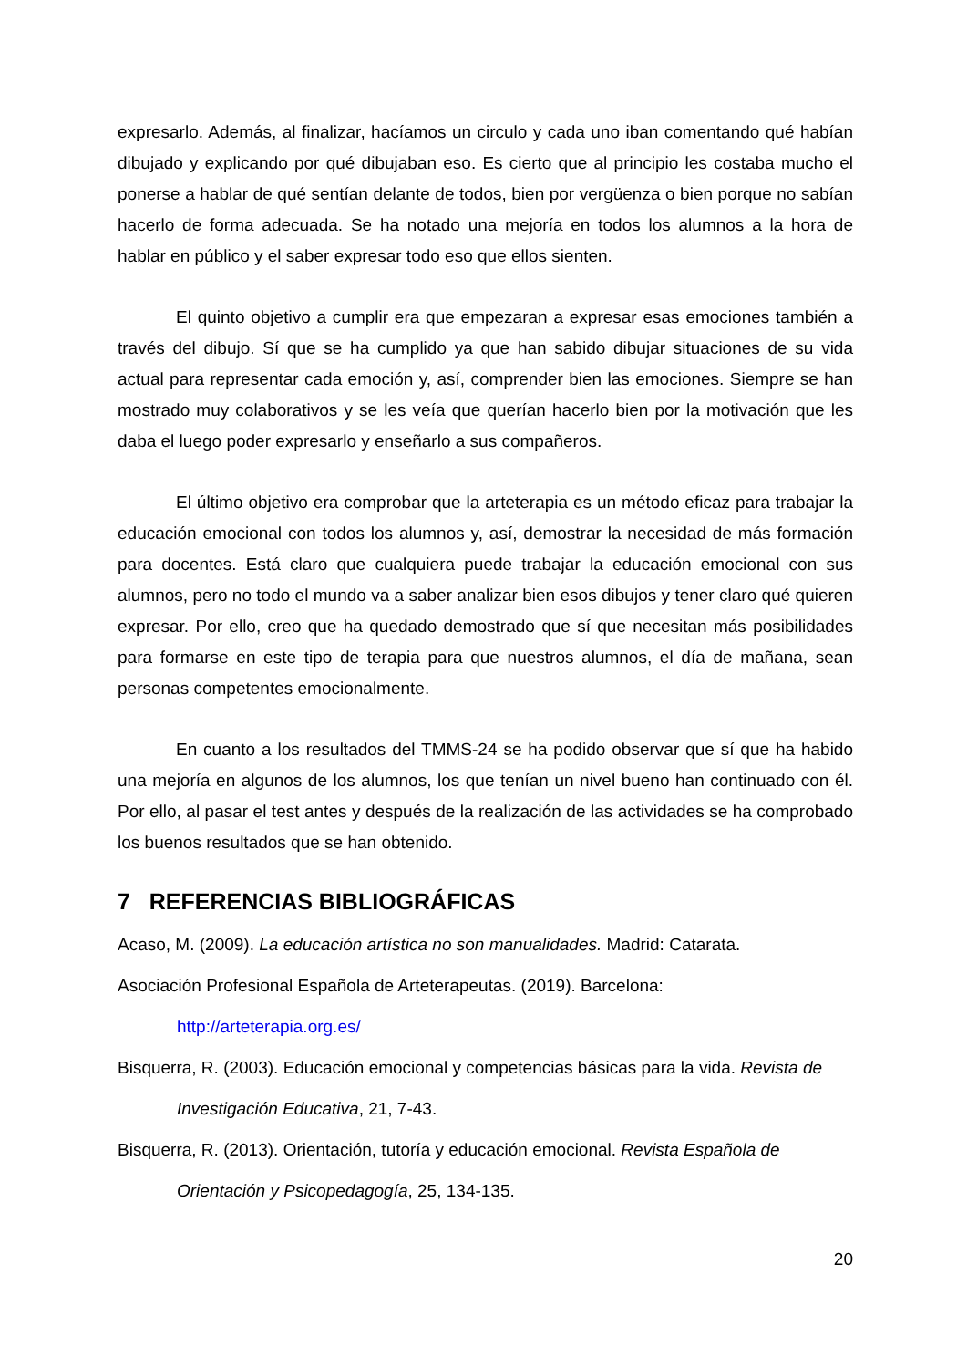expresarlo. Además, al finalizar, hacíamos un circulo y cada uno iban comentando qué habían dibujado y explicando por qué dibujaban eso. Es cierto que al principio les costaba mucho el ponerse a hablar de qué sentían delante de todos, bien por vergüenza o bien porque no sabían hacerlo de forma adecuada. Se ha notado una mejoría en todos los alumnos a la hora de hablar en público y el saber expresar todo eso que ellos sienten.
El quinto objetivo a cumplir era que empezaran a expresar esas emociones también a través del dibujo. Sí que se ha cumplido ya que han sabido dibujar situaciones de su vida actual para representar cada emoción y, así, comprender bien las emociones. Siempre se han mostrado muy colaborativos y se les veía que querían hacerlo bien por la motivación que les daba el luego poder expresarlo y enseñarlo a sus compañeros.
El último objetivo era comprobar que la arteterapia es un método eficaz para trabajar la educación emocional con todos los alumnos y, así, demostrar la necesidad de más formación para docentes. Está claro que cualquiera puede trabajar la educación emocional con sus alumnos, pero no todo el mundo va a saber analizar bien esos dibujos y tener claro qué quieren expresar. Por ello, creo que ha quedado demostrado que sí que necesitan más posibilidades para formarse en este tipo de terapia para que nuestros alumnos, el día de mañana, sean personas competentes emocionalmente.
En cuanto a los resultados del TMMS-24 se ha podido observar que sí que ha habido una mejoría en algunos de los alumnos, los que tenían un nivel bueno han continuado con él. Por ello, al pasar el test antes y después de la realización de las actividades se ha comprobado los buenos resultados que se han obtenido.
7 REFERENCIAS BIBLIOGRÁFICAS
Acaso, M. (2009). La educación artística no son manualidades. Madrid: Catarata.
Asociación Profesional Española de Arteterapeutas. (2019). Barcelona:
http://arteterapia.org.es/
Bisquerra, R. (2003). Educación emocional y competencias básicas para la vida. Revista de
Investigación Educativa, 21, 7-43.
Bisquerra, R. (2013). Orientación, tutoría y educación emocional. Revista Española de
Orientación y Psicopedagogía, 25, 134-135.
20